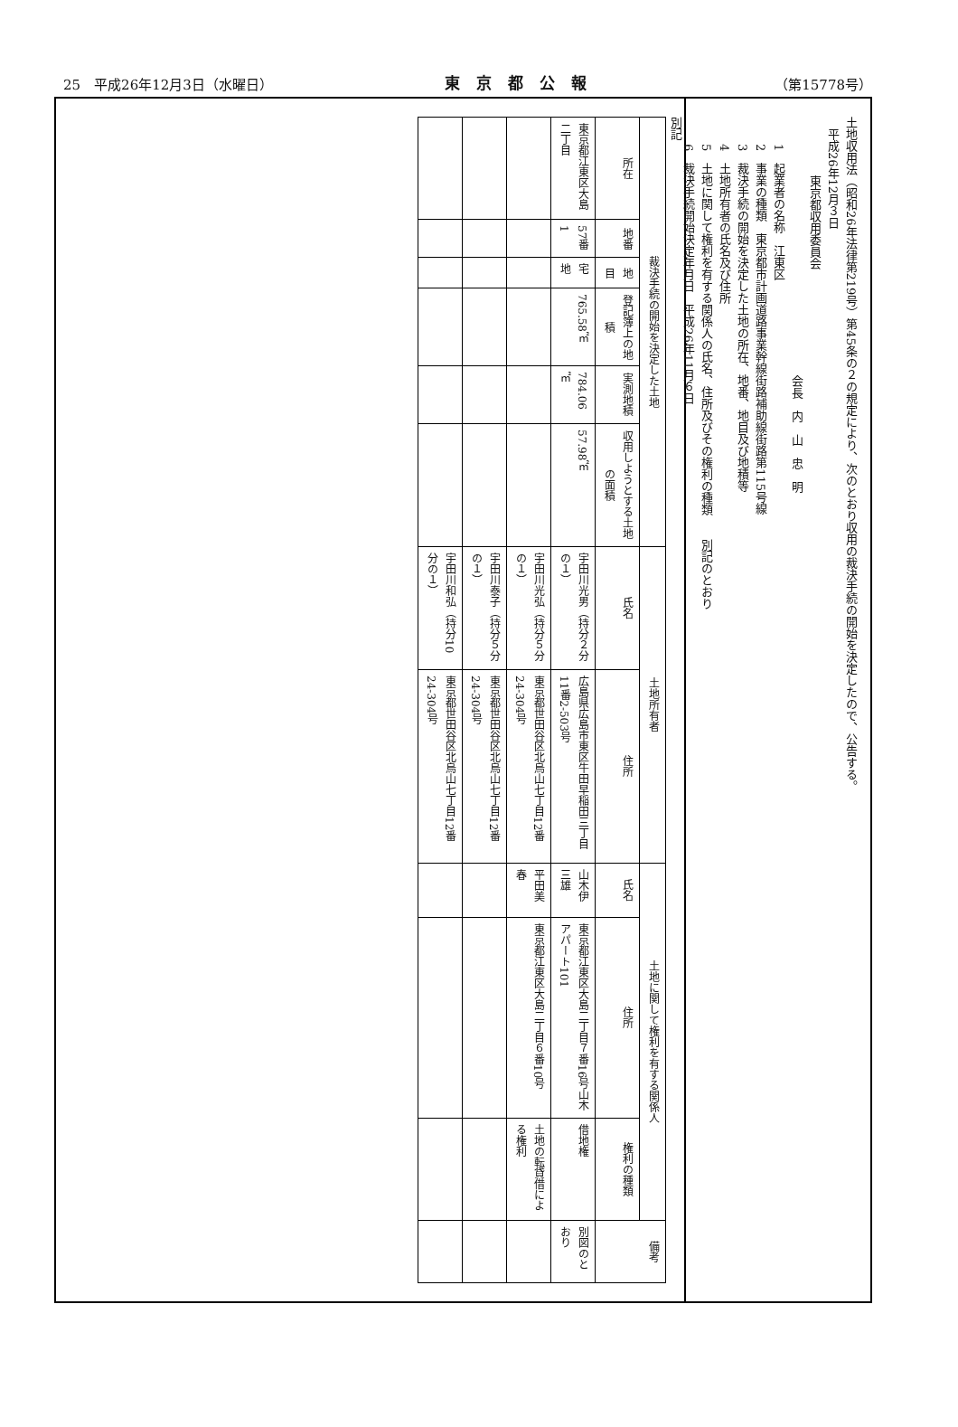25　平成26年12月3日（水曜日） 東京都公報 （第15778号）
土地収用法（昭和26年法律第219号）第45条の２の規定により、次のとおり収用の裁決手続の開始を決定したので、公告する。
　平成26年12月３日
　　　　　東京都収用委員会
　　　　　　　　　　　　　　　　　　　　　　会長　内　山　忠　明
1　起業者の名称　江東区
2　事業の種類　東京都市計画道路事業幹線街路補助線街路第115号線
3　裁決手続の開始を決定した土地の所在、地番、地目及び地積等
4　土地所有者の氏名及び住所
5　土地に関して権利を有する関係人の氏名、住所及びその権利の種類　　別記のとおり
6　裁決手続開始決定年月日　平成26年11月６日
別記
| 裁決手続の開始を決定した土地 | | | | | | 土地所有者 | | 土地に関して権利を有する関係人 | | | 備考 |
| --- | --- | --- | --- | --- | --- | --- | --- | --- | --- | --- | --- |
| 所在 | 地番 | 地目 | 登記簿上の地積 | 実測地積 | 収用しようとする土地の面積 | 氏名 | 住所 | 氏名 | 住所 | 権利の種類 | |
| 東京都江東区大島二丁目 | 57番1 | 宅地 | 765.58㎡ | 784.06㎡ | 57.98㎡ | 宇田川光男（持分２分の１） | 広島県広島市東区牛田早稲田三丁目11番2-503号 | 山木伊三雄 | 東京都江東区大島二丁目７番16号山木アパート101 | 借地権 | 別図のとおり |
| | | | | | | 宇田川光弘（持分５分の１） | 東京都世田谷区北烏山七丁目12番24-304号 | 平田美春 | 東京都江東区大島二丁目６番10号 | 土地の転貸借による権利 | |
| | | | | | | 宇田川泰子（持分５分の１） | 東京都世田谷区北烏山七丁目12番24-304号 | | | | |
| | | | | | | 宇田川和弘（持分10分の１） | 東京都世田谷区北烏山七丁目12番24-304号 | | | | |